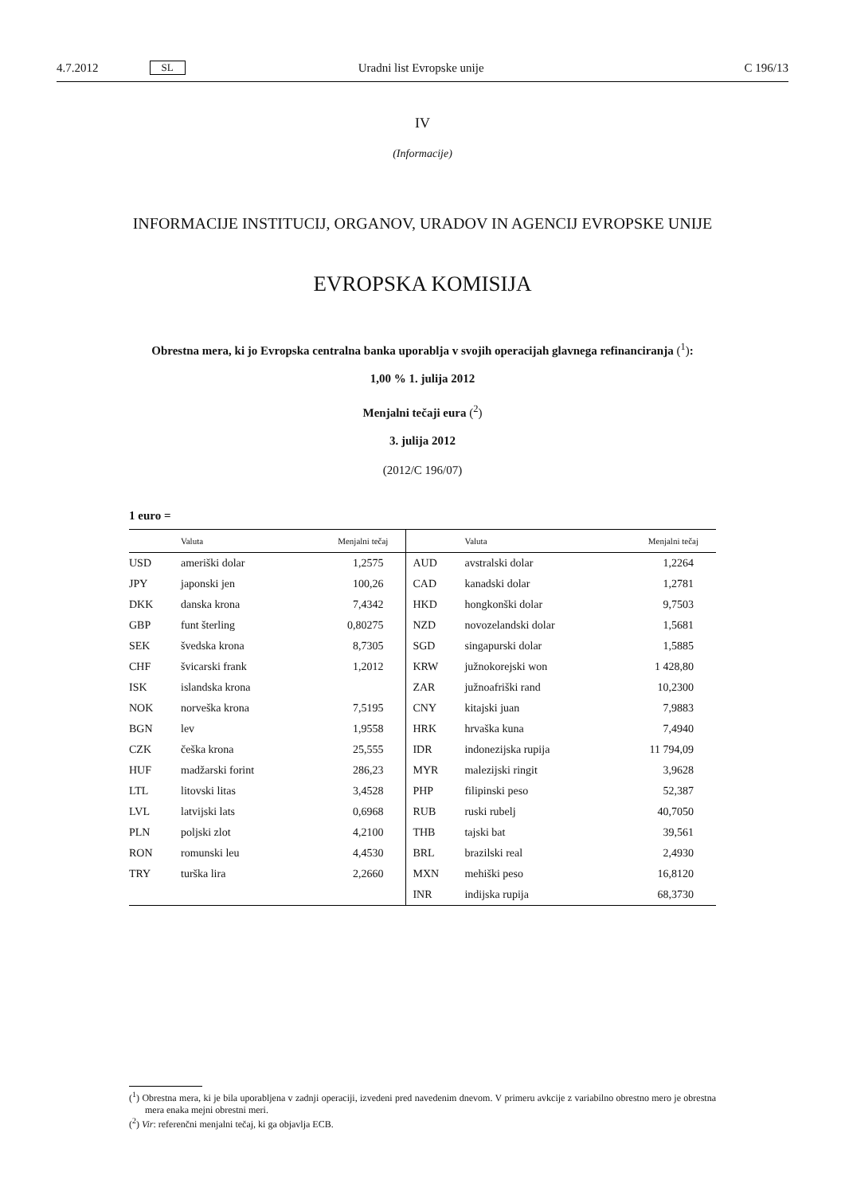4.7.2012 SL Uradni list Evropske unije C 196/13
IV
(Informacije)
INFORMACIJE INSTITUCIJ, ORGANOV, URADOV IN AGENCIJ EVROPSKE UNIJE
EVROPSKA KOMISIJA
Obrestna mera, ki jo Evropska centralna banka uporablja v svojih operacijah glavnega refinanciranja (<sup>1</sup>):
1,00 % 1. julija 2012
Menjalni tečaji eura (<sup>2</sup>)
3. julija 2012
(2012/C 196/07)
1 euro =
| | Valuta | Menjalni tečaj | | Valuta | Menjalni tečaj |
| --- | --- | --- | --- | --- | --- |
| USD | ameriški dolar | 1,2575 | AUD | avstralski dolar | 1,2264 |
| JPY | japonski jen | 100,26 | CAD | kanadski dolar | 1,2781 |
| DKK | danska krona | 7,4342 | HKD | hongkonški dolar | 9,7503 |
| GBP | funt šterling | 0,80275 | NZD | novozelandski dolar | 1,5681 |
| SEK | švedska krona | 8,7305 | SGD | singapurski dolar | 1,5885 |
| CHF | švicarski frank | 1,2012 | KRW | južnokorejski won | 1 428,80 |
| ISK | islandska krona | | ZAR | južnoafriški rand | 10,2300 |
| NOK | norveška krona | 7,5195 | CNY | kitajski juan | 7,9883 |
| BGN | lev | 1,9558 | HRK | hrvaška kuna | 7,4940 |
| CZK | češka krona | 25,555 | IDR | indonezijska rupija | 11 794,09 |
| HUF | madžarski forint | 286,23 | MYR | malezijski ringit | 3,9628 |
| LTL | litovski litas | 3,4528 | PHP | filipinski peso | 52,387 |
| LVL | latvijski lats | 0,6968 | RUB | ruski rubelj | 40,7050 |
| PLN | poljski zlot | 4,2100 | THB | tajski bat | 39,561 |
| RON | romunski leu | 4,4530 | BRL | brazilski real | 2,4930 |
| TRY | turška lira | 2,2660 | MXN | mehiški peso | 16,8120 |
| | | | INR | indijska rupija | 68,3730 |
(<sup>1</sup>) Obrestna mera, ki je bila uporabljena v zadnji operaciji, izvedeni pred navedenim dnevom. V primeru avkcije z variabilno obrestno mero je obrestna mera enaka mejni obrestni meri.
(<sup>2</sup>) Vir: referenčni menjalni tečaj, ki ga objavlja ECB.